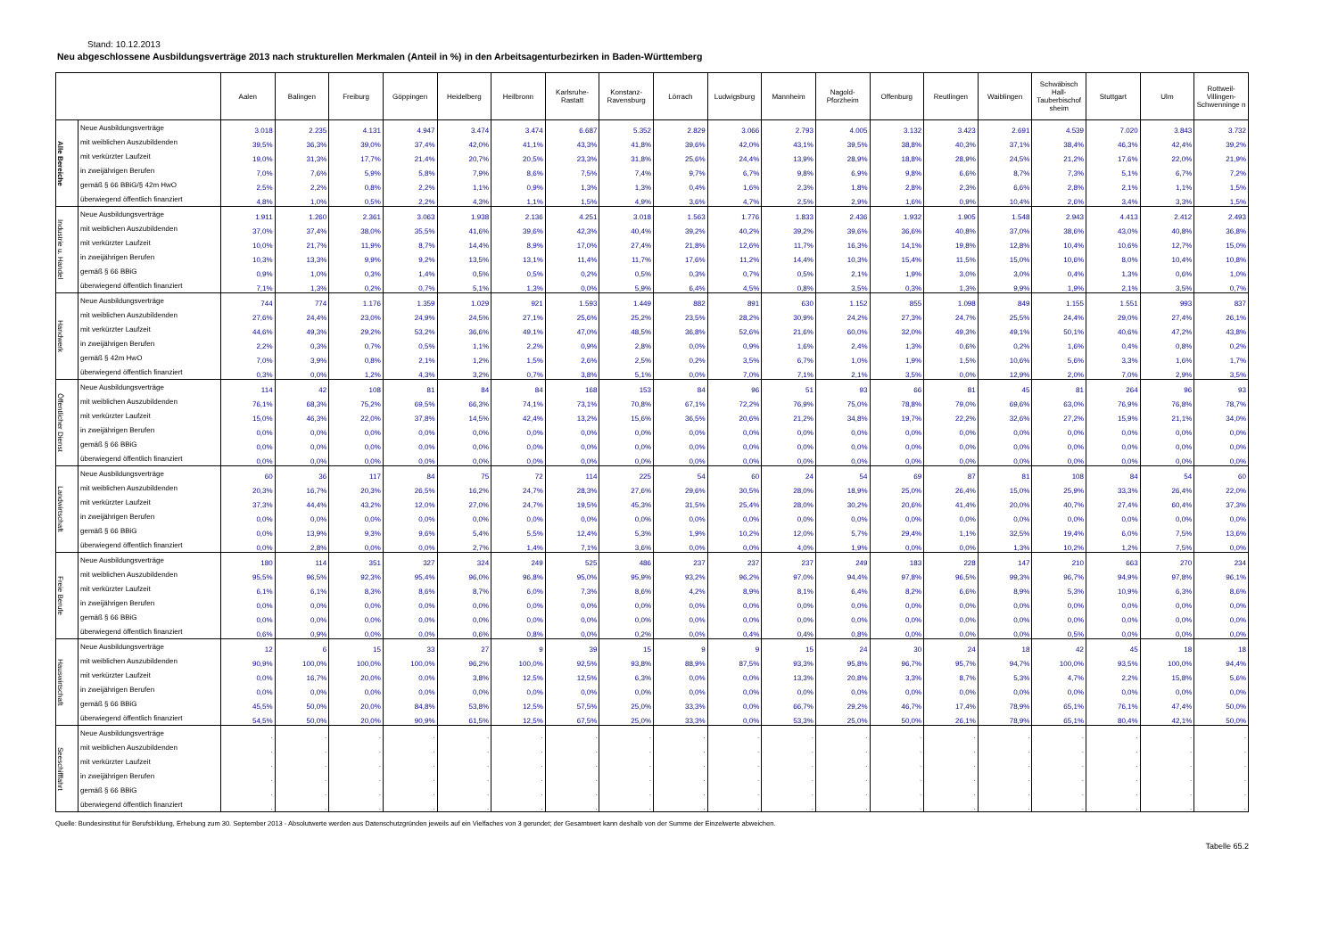Stand: 10.12.2013
Neu abgeschlossene Ausbildungsverträge 2013 nach strukturellen Merkmalen (Anteil in %) in den Arbeitsagenturbezirken in Baden-Württemberg
| | | Aalen | Balingen | Freiburg | Göppingen | Heidelberg | Heilbronn | Karlsruhe-Rastatt | Konstanz-Ravensburg | Lörrach | Ludwigsburg | Mannheim | Nagold-Pforzheim | Offenburg | Reutlingen | Waiblingen | Schwäbisch Hall-Tauberbischof sheim | Stuttgart | Ulm | Rottweil-Villingen-Schwenninge n |
| --- | --- | --- | --- | --- | --- | --- | --- | --- | --- | --- | --- | --- | --- | --- | --- | --- | --- | --- | --- | --- |
| Alle Bereiche | Neue Ausbildungsverträge | 3.018 | 2.235 | 4.131 | 4.947 | 3.474 | 3.474 | 6.687 | 5.352 | 2.829 | 3.066 | 2.793 | 4.005 | 3.132 | 3.423 | 2.691 | 4.539 | 7.020 | 3.843 | 3.732 |
| | mit weiblichen Auszubildenden | 39,5% | 36,3% | 39,0% | 37,4% | 42,0% | 41,1% | 43,3% | 41,8% | 39,6% | 42,0% | 43,1% | 39,5% | 38,8% | 40,3% | 37,1% | 38,4% | 46,3% | 42,4% | 39,2% |
| | mit verkürzter Laufzeit | 19,0% | 31,3% | 17,7% | 21,4% | 20,7% | 20,5% | 23,3% | 31,8% | 25,6% | 24,4% | 13,9% | 28,9% | 18,8% | 28,9% | 24,5% | 21,2% | 17,6% | 22,0% | 21,9% |
| | in zweijährigen Berufen | 7,0% | 7,6% | 5,9% | 5,8% | 7,9% | 8,6% | 7,5% | 7,4% | 9,7% | 6,7% | 9,8% | 6,9% | 9,8% | 6,6% | 8,7% | 7,3% | 5,1% | 6,7% | 7,2% |
| | gemäß § 66 BBiG/§ 42m HwO | 2,5% | 2,2% | 0,8% | 2,2% | 1,1% | 0,9% | 1,3% | 1,3% | 0,4% | 1,6% | 2,3% | 1,8% | 2,8% | 2,3% | 6,6% | 2,8% | 2,1% | 1,1% | 1,5% |
| | überwiegend öffentlich finanziert | 4,8% | 1,0% | 0,5% | 2,2% | 4,3% | 1,1% | 1,5% | 4,9% | 3,6% | 4,7% | 2,5% | 2,9% | 1,6% | 0,9% | 10,4% | 2,6% | 3,4% | 3,3% | 1,5% |
| Industrie u. Handel | Neue Ausbildungsverträge | 1.911 | 1.260 | 2.361 | 3.063 | 1.938 | 2.136 | 4.251 | 3.018 | 1.563 | 1.776 | 1.833 | 2.436 | 1.932 | 1.905 | 1.548 | 2.943 | 4.413 | 2.412 | 2.493 |
| | mit weiblichen Auszubildenden | 37,0% | 37,4% | 38,0% | 35,5% | 41,6% | 39,6% | 42,3% | 40,4% | 39,2% | 40,2% | 39,2% | 39,6% | 36,6% | 40,8% | 37,0% | 38,6% | 43,0% | 40,8% | 36,8% |
| | mit verkürzter Laufzeit | 10,0% | 21,7% | 11,9% | 8,7% | 14,4% | 8,9% | 17,0% | 27,4% | 21,8% | 12,6% | 11,7% | 16,3% | 14,1% | 19,8% | 12,8% | 10,4% | 10,6% | 12,7% | 15,0% |
| | in zweijährigen Berufen | 10,3% | 13,3% | 9,9% | 9,2% | 13,5% | 13,1% | 11,4% | 11,7% | 17,6% | 11,2% | 14,4% | 10,3% | 15,4% | 11,5% | 15,0% | 10,6% | 8,0% | 10,4% | 10,8% |
| | gemäß § 66 BBiG | 0,9% | 1,0% | 0,3% | 1,4% | 0,5% | 0,5% | 0,2% | 0,5% | 0,3% | 0,7% | 0,5% | 2,1% | 1,9% | 3,0% | 3,0% | 0,4% | 1,3% | 0,6% | 1,0% |
| | überwiegend öffentlich finanziert | 7,1% | 1,3% | 0,2% | 0,7% | 5,1% | 1,3% | 0,0% | 5,9% | 6,4% | 4,5% | 0,8% | 3,5% | 0,3% | 1,3% | 9,9% | 1,9% | 2,1% | 3,5% | 0,7% |
| Handwerk | Neue Ausbildungsverträge | 744 | 774 | 1.176 | 1.359 | 1.029 | 921 | 1.593 | 1.449 | 882 | 891 | 630 | 1.152 | 855 | 1.098 | 849 | 1.155 | 1.551 | 993 | 837 |
| | mit weiblichen Auszubildenden | 27,6% | 24,4% | 23,0% | 24,9% | 24,5% | 27,1% | 25,6% | 25,2% | 23,5% | 28,2% | 30,9% | 24,2% | 27,3% | 24,7% | 25,5% | 24,4% | 29,0% | 27,4% | 26,1% |
| | mit verkürzter Laufzeit | 44,6% | 49,3% | 29,2% | 53,2% | 36,6% | 49,1% | 47,0% | 48,5% | 36,8% | 52,6% | 21,6% | 60,0% | 32,0% | 49,3% | 49,1% | 50,1% | 40,6% | 47,2% | 43,8% |
| | in zweijährigen Berufen | 2,2% | 0,3% | 0,7% | 0,5% | 1,1% | 2,2% | 0,9% | 2,8% | 0,0% | 0,9% | 1,6% | 2,4% | 1,3% | 0,6% | 0,2% | 1,6% | 0,4% | 0,8% | 0,2% |
| | gemäß § 42m HwO | 7,0% | 3,9% | 0,8% | 2,1% | 1,2% | 1,5% | 2,6% | 2,5% | 0,2% | 3,5% | 6,7% | 1,0% | 1,9% | 1,5% | 10,6% | 5,6% | 3,3% | 1,6% | 1,7% |
| | überwiegend öffentlich finanziert | 0,3% | 0,0% | 1,2% | 4,3% | 3,2% | 0,7% | 3,8% | 5,1% | 0,0% | 7,0% | 7,1% | 2,1% | 3,5% | 0,0% | 12,9% | 2,0% | 7,0% | 2,9% | 3,5% |
| Öffentlicher Dienst | Neue Ausbildungsverträge | 114 | 42 | 108 | 81 | 84 | 84 | 168 | 153 | 84 | 96 | 51 | 93 | 66 | 81 | 45 | 81 | 264 | 96 | 93 |
| | mit weiblichen Auszubildenden | 76,1% | 68,3% | 75,2% | 69,5% | 66,3% | 74,1% | 73,1% | 70,8% | 67,1% | 72,2% | 76,9% | 75,0% | 78,8% | 79,0% | 69,6% | 63,0% | 76,9% | 76,8% | 78,7% |
| | mit verkürzter Laufzeit | 15,0% | 46,3% | 22,0% | 37,8% | 14,5% | 42,4% | 13,2% | 15,6% | 36,5% | 20,6% | 21,2% | 34,8% | 19,7% | 22,2% | 32,6% | 27,2% | 15,9% | 21,1% | 34,0% |
| | in zweijährigen Berufen | 0,0% | 0,0% | 0,0% | 0,0% | 0,0% | 0,0% | 0,0% | 0,0% | 0,0% | 0,0% | 0,0% | 0,0% | 0,0% | 0,0% | 0,0% | 0,0% | 0,0% | 0,0% | 0,0% |
| | gemäß § 66 BBiG | 0,0% | 0,0% | 0,0% | 0,0% | 0,0% | 0,0% | 0,0% | 0,0% | 0,0% | 0,0% | 0,0% | 0,0% | 0,0% | 0,0% | 0,0% | 0,0% | 0,0% | 0,0% | 0,0% |
| | überwiegend öffentlich finanziert | 0,0% | 0,0% | 0,0% | 0,0% | 0,0% | 0,0% | 0,0% | 0,0% | 0,0% | 0,0% | 0,0% | 0,0% | 0,0% | 0,0% | 0,0% | 0,0% | 0,0% | 0,0% | 0,0% |
| Landwirtschaft | Neue Ausbildungsverträge | 60 | 36 | 117 | 84 | 75 | 72 | 114 | 225 | 54 | 60 | 24 | 54 | 69 | 87 | 81 | 108 | 84 | 54 | 60 |
| | mit weiblichen Auszubildenden | 20,3% | 16,7% | 20,3% | 26,5% | 16,2% | 24,7% | 28,3% | 27,6% | 29,6% | 30,5% | 28,0% | 18,9% | 25,0% | 26,4% | 15,0% | 25,9% | 33,3% | 26,4% | 22,0% |
| | mit verkürzter Laufzeit | 37,3% | 44,4% | 43,2% | 12,0% | 27,0% | 24,7% | 19,5% | 45,3% | 31,5% | 25,4% | 28,0% | 30,2% | 20,6% | 41,4% | 20,0% | 40,7% | 27,4% | 60,4% | 37,3% |
| | in zweijährigen Berufen | 0,0% | 0,0% | 0,0% | 0,0% | 0,0% | 0,0% | 0,0% | 0,0% | 0,0% | 0,0% | 0,0% | 0,0% | 0,0% | 0,0% | 0,0% | 0,0% | 0,0% | 0,0% | 0,0% |
| | gemäß § 66 BBiG | 0,0% | 13,9% | 9,3% | 9,6% | 5,4% | 5,5% | 12,4% | 5,3% | 1,9% | 10,2% | 12,0% | 5,7% | 29,4% | 1,1% | 32,5% | 19,4% | 6,0% | 7,5% | 13,6% |
| | überwiegend öffentlich finanziert | 0,0% | 2,8% | 0,0% | 0,0% | 2,7% | 1,4% | 7,1% | 3,6% | 0,0% | 0,0% | 4,0% | 1,9% | 0,0% | 0,0% | 1,3% | 10,2% | 1,2% | 7,5% | 0,0% |
| Freie Berufe | Neue Ausbildungsverträge | 180 | 114 | 351 | 327 | 324 | 249 | 525 | 486 | 237 | 237 | 237 | 249 | 183 | 228 | 147 | 210 | 663 | 270 | 234 |
| | mit weiblichen Auszubildenden | 95,5% | 96,5% | 92,3% | 95,4% | 96,0% | 96,8% | 95,0% | 95,9% | 93,2% | 96,2% | 97,0% | 94,4% | 97,8% | 96,5% | 99,3% | 96,7% | 94,9% | 97,8% | 96,1% |
| | mit verkürzter Laufzeit | 6,1% | 6,1% | 8,3% | 8,6% | 8,7% | 6,0% | 7,3% | 8,6% | 4,2% | 8,9% | 8,1% | 6,4% | 8,2% | 6,6% | 8,9% | 5,3% | 10,9% | 6,3% | 8,6% |
| | in zweijährigen Berufen | 0,0% | 0,0% | 0,0% | 0,0% | 0,0% | 0,0% | 0,0% | 0,0% | 0,0% | 0,0% | 0,0% | 0,0% | 0,0% | 0,0% | 0,0% | 0,0% | 0,0% | 0,0% | 0,0% |
| | gemäß § 66 BBiG | 0,0% | 0,0% | 0,0% | 0,0% | 0,0% | 0,0% | 0,0% | 0,0% | 0,0% | 0,0% | 0,0% | 0,0% | 0,0% | 0,0% | 0,0% | 0,0% | 0,0% | 0,0% | 0,0% |
| | überwiegend öffentlich finanziert | 0,6% | 0,9% | 0,0% | 0,0% | 0,6% | 0,8% | 0,0% | 0,2% | 0,0% | 0,4% | 0,4% | 0,8% | 0,0% | 0,0% | 0,0% | 0,5% | 0,0% | 0,0% | 0,0% |
| Hauswirtschaft | Neue Ausbildungsverträge | 12 | 6 | 15 | 33 | 27 | 9 | 39 | 15 | 9 | 9 | 15 | 24 | 30 | 24 | 18 | 42 | 45 | 18 | 18 |
| | mit weiblichen Auszubildenden | 90,9% | 100,0% | 100,0% | 100,0% | 96,2% | 100,0% | 92,5% | 93,8% | 88,9% | 87,5% | 93,3% | 95,8% | 96,7% | 95,7% | 94,7% | 100,0% | 93,5% | 100,0% | 94,4% |
| | mit verkürzter Laufzeit | 0,0% | 16,7% | 20,0% | 0,0% | 3,8% | 12,5% | 12,5% | 6,3% | 0,0% | 0,0% | 13,3% | 20,8% | 3,3% | 8,7% | 5,3% | 4,7% | 2,2% | 15,8% | 5,6% |
| | in zweijährigen Berufen | 0,0% | 0,0% | 0,0% | 0,0% | 0,0% | 0,0% | 0,0% | 0,0% | 0,0% | 0,0% | 0,0% | 0,0% | 0,0% | 0,0% | 0,0% | 0,0% | 0,0% | 0,0% | 0,0% |
| | gemäß § 66 BBiG | 45,5% | 50,0% | 20,0% | 84,8% | 53,8% | 12,5% | 57,5% | 25,0% | 33,3% | 0,0% | 66,7% | 29,2% | 46,7% | 17,4% | 78,9% | 65,1% | 76,1% | 47,4% | 50,0% |
| | überwiegend öffentlich finanziert | 54,5% | 50,0% | 20,0% | 90,9% | 61,5% | 12,5% | 67,5% | 25,0% | 33,3% | 0,0% | 53,3% | 25,0% | 50,0% | 26,1% | 78,9% | 65,1% | 80,4% | 42,1% | 50,0% |
| Seeschifffahrt | Neue Ausbildungsverträge | . | . | . | . | . | . | . | . | . | . | . | . | . | . | . | . | . | . | . |
| | mit weiblichen Auszubildenden | . | . | . | . | . | . | . | . | . | . | . | . | . | . | . | . | . | . | . |
| | mit verkürzter Laufzeit | . | . | . | . | . | . | . | . | . | . | . | . | . | . | . | . | . | . | . |
| | in zweijährigen Berufen | . | . | . | . | . | . | . | . | . | . | . | . | . | . | . | . | . | . | . |
| | gemäß § 66 BBiG | . | . | . | . | . | . | . | . | . | . | . | . | . | . | . | . | . | . | . |
| | überwiegend öffentlich finanziert | . | . | . | . | . | . | . | . | . | . | . | . | . | . | . | . | . | . | . |
Quelle: Bundesinstitut für Berufsbildung, Erhebung zum 30. September 2013 - Absolutwerte werden aus Datenschutzgründen jeweils auf ein Vielfaches von 3 gerundet; der Gesamtwert kann deshalb von der Summe der Einzelwerte abweichen.
Tabelle 65.2